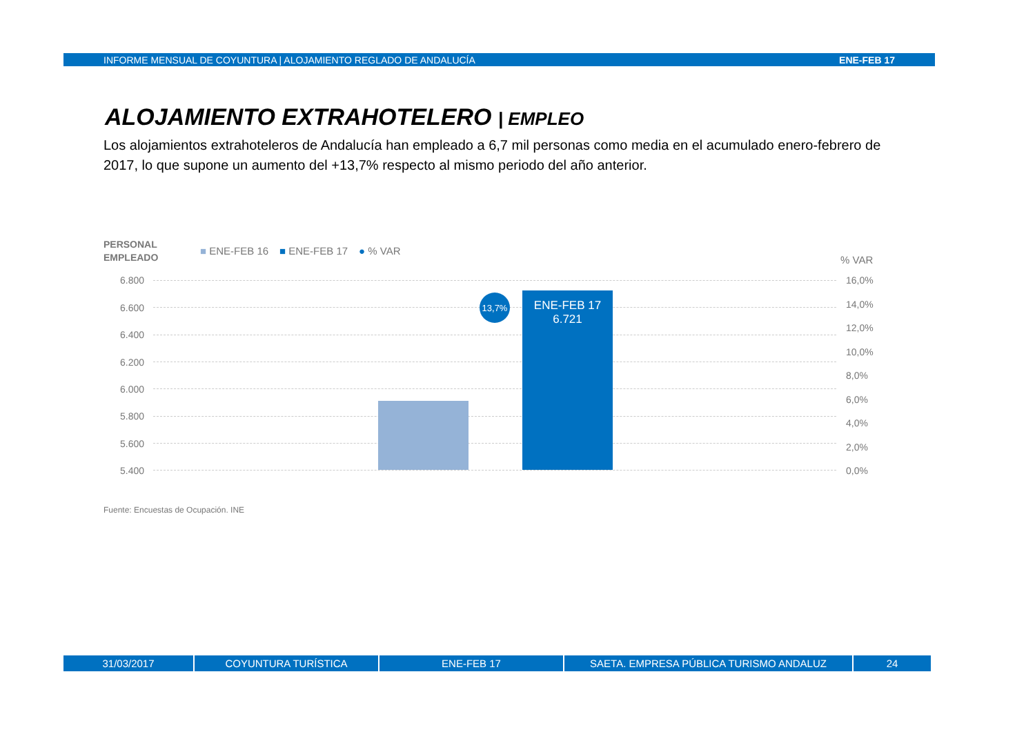INFORME MENSUAL DE COYUNTURA | ALOJAMIENTO REGLADO DE ANDALUCÍA ENE-FEB 17
ALOJAMIENTO EXTRAHOTELERO | EMPLEO
Los alojamientos extrahoteleros de Andalucía han empleado a 6,7 mil personas como media en el acumulado enero-febrero de 2017, lo que supone un aumento del +13,7% respecto al mismo periodo del año anterior.
PERSONAL
EMPLEADO
■ ENE-FEB 16 ■ ENE-FEB 17 ● % VAR
% VAR
6.800
6.600
6.400
6.200
6.000
5.800
5.600
5.400
16,0%
14,0%
12,0%
10,0%
8,0%
6,0%
4,0%
2,0%
0,0%
ENE-FEB 17
6.721
13,7%
Fuente: Encuestas de Ocupación. INE
31/03/2017 COYUNTURA TURÍSTICA ENE-FEB 17 SAETA. EMPRESA PÚBLICA TURISMO ANDALUZ 24